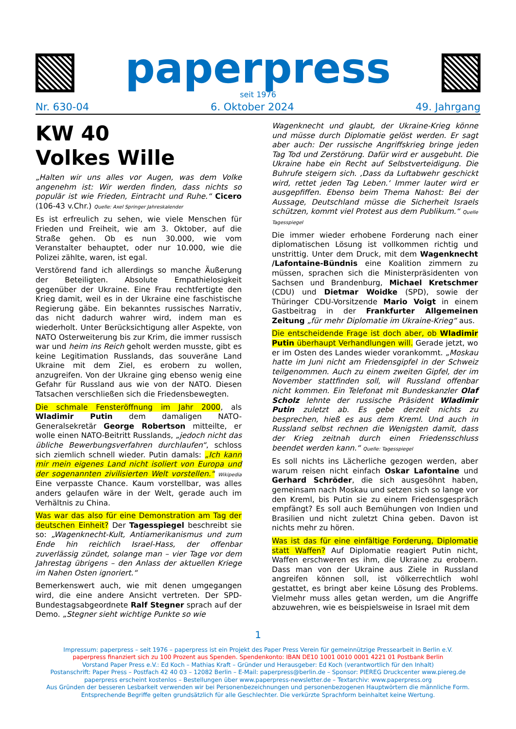paperpress
seit 1976
Nr. 630-04 6. Oktober 2024 49. Jahrgang
KW 40
Volkes Wille
„Halten wir uns alles vor Augen, was dem Volke angenehm ist: Wir werden finden, dass nichts so populär ist wie Frieden, Eintracht und Ruhe.“ Cicero (106-43 v.Chr.) Quelle: Axel Springer Jahreskalender
Es ist erfreulich zu sehen, wie viele Menschen für Frieden und Freiheit, wie am 3. Oktober, auf die Straße gehen. Ob es nun 30.000, wie vom Veranstalter behauptet, oder nur 10.000, wie die Polizei zählte, waren, ist egal.
Verstörend fand ich allerdings so manche Äußerung der Beteiligten. Absolute Empathielosigkeit gegenüber der Ukraine. Eine Frau rechtfertigte den Krieg damit, weil es in der Ukraine eine faschistische Regierung gäbe. Ein bekanntes russisches Narrativ, das nicht dadurch wahrer wird, indem man es wiederholt. Unter Berücksichtigung aller Aspekte, von NATO Osterweiterung bis zur Krim, die immer russisch war und heim ins Reich geholt werden musste, gibt es keine Legitimation Russlands, das souveräne Land Ukraine mit dem Ziel, es erobern zu wollen, anzugreifen. Von der Ukraine ging ebenso wenig eine Gefahr für Russland aus wie von der NATO. Diesen Tatsachen verschließen sich die Friedensbewegten.
Die schmale Fensteröffnung im Jahr 2000, als Wladimir Putin dem damaligen NATO-Generalsekretär George Robertson mitteilte, er wolle einen NATO-Beitritt Russlands, „jedoch nicht das übliche Bewerbungsverfahren durchlaufen“, schloss sich ziemlich schnell wieder. Putin damals: „Ich kann mir mein eigenes Land nicht isoliert von Europa und der sogenannten zivilisierten Welt vorstellen." Wikipedia Eine verpasste Chance. Kaum vorstellbar, was alles anders gelaufen wäre in der Welt, gerade auch im Verhältnis zu China.
Was war das also für eine Demonstration am Tag der deutschen Einheit? Der Tagesspiegel beschreibt sie so: „Wagenknecht-Kult, Antiamerikanismus und zum Ende hin reichlich Israel-Hass, der offenbar zuverlässig zündet, solange man – vier Tage vor dem Jahrestag übrigens – den Anlass der aktuellen Kriege im Nahen Osten ignoriert.“
Bemerkenswert auch, wie mit denen umgegangen wird, die eine andere Ansicht vertreten. Der SPD-Bundestagsabgeordnete Ralf Stegner sprach auf der Demo. „Stegner sieht wichtige Punkte so wie
Wagenknecht und glaubt, der Ukraine-Krieg könne und müsse durch Diplomatie gelöst werden. Er sagt aber auch: Der russische Angriffskrieg bringe jeden Tag Tod und Zerstörung. Dafür wird er ausgebuht. Die Ukraine habe ein Recht auf Selbstverteidigung. Die Buhrufe steigern sich. ‚Dass da Luftabwehr geschickt wird, rettet jeden Tag Leben.‘ Immer lauter wird er ausgepfiffen. Ebenso beim Thema Nahost: Bei der Aussage, Deutschland müsse die Sicherheit Israels schützen, kommt viel Protest aus dem Publikum.“ Quelle Tagesspiegel
Die immer wieder erhobene Forderung nach einer diplomatischen Lösung ist vollkommen richtig und unstrittig. Unter dem Druck, mit dem Wagenknecht /Lafontaine-Bündnis eine Koalition zimmern zu müssen, sprachen sich die Ministerpräsidenten von Sachsen und Brandenburg, Michael Kretschmer (CDU) und Dietmar Woidke (SPD), sowie der Thüringer CDU-Vorsitzende Mario Voigt in einem Gastbeitrag in der Frankfurter Allgemeinen Zeitung „für mehr Diplomatie im Ukraine-Krieg“ aus.
Die entscheidende Frage ist doch aber, ob Wladimir Putin überhaupt Verhandlungen will. Gerade jetzt, wo er im Osten des Landes wieder vorankommt. „Moskau hatte im Juni nicht am Friedensgipfel in der Schweiz teilgenommen. Auch zu einem zweiten Gipfel, der im November stattfinden soll, will Russland offenbar nicht kommen. Ein Telefonat mit Bundeskanzler Olaf Scholz lehnte der russische Präsident Wladimir Putin zuletzt ab. Es gebe derzeit nichts zu besprechen, hieß es aus dem Kreml. Und auch in Russland selbst rechnen die Wenigsten damit, dass der Krieg zeitnah durch einen Friedensschluss beendet werden kann.“ Quelle: Tagesspiegel
Es soll nichts ins Lächerliche gezogen werden, aber warum reisen nicht einfach Oskar Lafontaine und Gerhard Schröder, die sich ausgesöhnt haben, gemeinsam nach Moskau und setzen sich so lange vor den Kreml, bis Putin sie zu einem Friedensgespräch empfängt? Es soll auch Bemühungen von Indien und Brasilien und nicht zuletzt China geben. Davon ist nichts mehr zu hören.
Was ist das für eine einfältige Forderung, Diplomatie statt Waffen? Auf Diplomatie reagiert Putin nicht, Waffen erschweren es ihm, die Ukraine zu erobern. Dass man von der Ukraine aus Ziele in Russland angreifen können soll, ist völkerrechtlich wohl gestattet, es bringt aber keine Lösung des Problems. Vielmehr muss alles getan werden, um die Angriffe abzuwehren, wie es beispielsweise in Israel mit dem
1
Impressum: paperpress – seit 1976 – paperpress ist ein Projekt des Paper Press Verein für gemeinnützige Pressearbeit in Berlin e.V.
paperpress finanziert sich zu 100 Prozent aus Spenden. Spendenkonto: IBAN DE10 1001 0010 0001 4221 01 Postbank Berlin
Vorstand Paper Press e.V.: Ed Koch – Mathias Kraft – Gründer und Herausgeber: Ed Koch (verantwortlich für den Inhalt)
Postanschrift: Paper Press – Postfach 42 40 03 – 12082 Berlin – E-Mail: paperpress@berlin.de – Sponsor: PIEREG Druckcenter www.piereg.de
paperpress erscheint kostenlos – Bestellungen über www.paperpress-newsletter.de – Textarchiv: www.paperpress.org
Aus Gründen der besseren Lesbarkeit verwenden wir bei Personenbezeichnungen und personenbezogenen Hauptwörtern die männliche Form.
Entsprechende Begriffe gelten grundsätzlich für alle Geschlechter. Die verkürzte Sprachform beinhaltet keine Wertung.